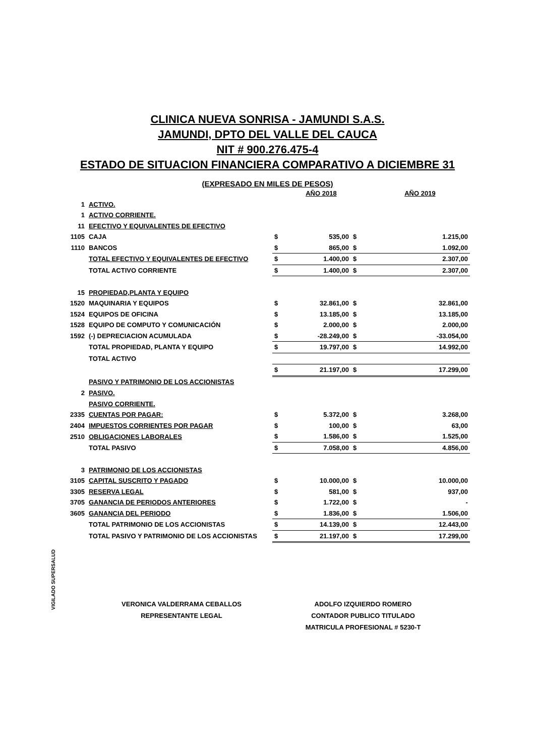CLINICA NUEVA SONRISA - JAMUNDI S.A.S.
JAMUNDI, DPTO DEL VALLE DEL CAUCA
NIT # 900.276.475-4
ESTADO DE SITUACION FINANCIERA COMPARATIVO A DICIEMBRE 31
(EXPRESADO EN MILES DE PESOS)
| | | | AÑO 2018 | | AÑO 2019 |
| 1 | ACTIVO. | | | | |
| 1 | ACTIVO CORRIENTE. | | | | |
| 11 | EFECTIVO Y EQUIVALENTES DE EFECTIVO | | | | |
| 1105 | CAJA | $ | 535,00 | $ | 1.215,00 |
| 1110 | BANCOS | $ | 865,00 | $ | 1.092,00 |
| | TOTAL EFECTIVO Y EQUIVALENTES DE EFECTIVO | $ | 1.400,00 | $ | 2.307,00 |
| | TOTAL ACTIVO CORRIENTE | $ | 1.400,00 | $ | 2.307,00 |
| 15 | PROPIEDAD,PLANTA Y EQUIPO | | | | |
| 1520 | MAQUINARIA Y EQUIPOS | $ | 32.861,00 | $ | 32.861,00 |
| 1524 | EQUIPOS DE OFICINA | $ | 13.185,00 | $ | 13.185,00 |
| 1528 | EQUIPO DE COMPUTO Y COMUNICACIÓN | $ | 2.000,00 | $ | 2.000,00 |
| 1592 | (-) DEPRECIACION ACUMULADA | $ | -28.249,00 | $ | -33.054,00 |
| | TOTAL PROPIEDAD, PLANTA Y EQUIPO | $ | 19.797,00 | $ | 14.992,00 |
| | TOTAL ACTIVO | | | | |
| | | $ | 21.197,00 | $ | 17.299,00 |
| | PASIVO Y PATRIMONIO DE LOS ACCIONISTAS | | | | |
| 2 | PASIVO. | | | | |
| | PASIVO CORRIENTE. | | | | |
| 2335 | CUENTAS POR PAGAR: | $ | 5.372,00 | $ | 3.268,00 |
| 2404 | IMPUESTOS CORRIENTES POR PAGAR | $ | 100,00 | $ | 63,00 |
| 2510 | OBLIGACIONES LABORALES | $ | 1.586,00 | $ | 1.525,00 |
| | TOTAL PASIVO | $ | 7.058,00 | $ | 4.856,00 |
| 3 | PATRIMONIO DE LOS ACCIONISTAS | | | | |
| 3105 | CAPITAL SUSCRITO Y PAGADO | $ | 10.000,00 | $ | 10.000,00 |
| 3305 | RESERVA LEGAL | $ | 581,00 | $ | 937,00 |
| 3705 | GANANCIA DE PERIODOS ANTERIORES | $ | 1.722,00 | $ | - |
| 3605 | GANANCIA DEL PERIODO | $ | 1.836,00 | $ | 1.506,00 |
| | TOTAL PATRIMONIO DE LOS ACCIONISTAS | $ | 14.139,00 | $ | 12.443,00 |
| | TOTAL PASIVO Y PATRIMONIO DE LOS ACCIONISTAS | $ | 21.197,00 | $ | 17.299,00 |
VIGILADO SUPERSALUD
VERONICA VALDERRAMA CEBALLOS
REPRESENTANTE LEGAL
ADOLFO IZQUIERDO ROMERO
CONTADOR PUBLICO TITULADO
MATRICULA PROFESIONAL # 5230-T